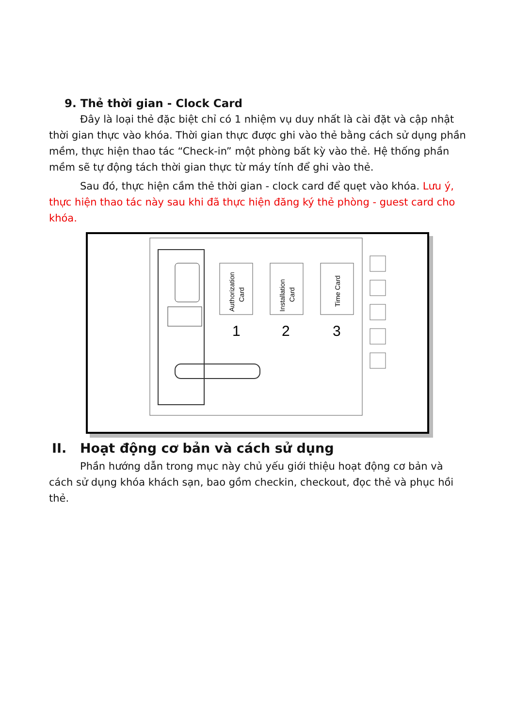9. Thẻ thời gian - Clock Card
Đây là loại thẻ đặc biệt chỉ có 1 nhiệm vụ duy nhất là cài đặt và cập nhật thời gian thực vào khóa. Thời gian thực được ghi vào thẻ bằng cách sử dụng phần mềm, thực hiện thao tác “Check-in” một phòng bất kỳ vào thẻ. Hệ thống phần mềm sẽ tự động tách thời gian thực từ máy tính để ghi vào thẻ.
Sau đó, thực hiện cầm thẻ thời gian - clock card để quẹt vào khóa. Lưu ý, thực hiện thao tác này sau khi đã thực hiện đăng ký thẻ phòng - guest card cho khóa.
Authorization
Card
Installation
Card
Time Card
1
2
3
II. Hoạt động cơ bản và cách sử dụng
Phần hướng dẫn trong mục này chủ yếu giới thiệu hoạt động cơ bản và cách sử dụng khóa khách sạn, bao gồm checkin, checkout, đọc thẻ và phục hồi thẻ.